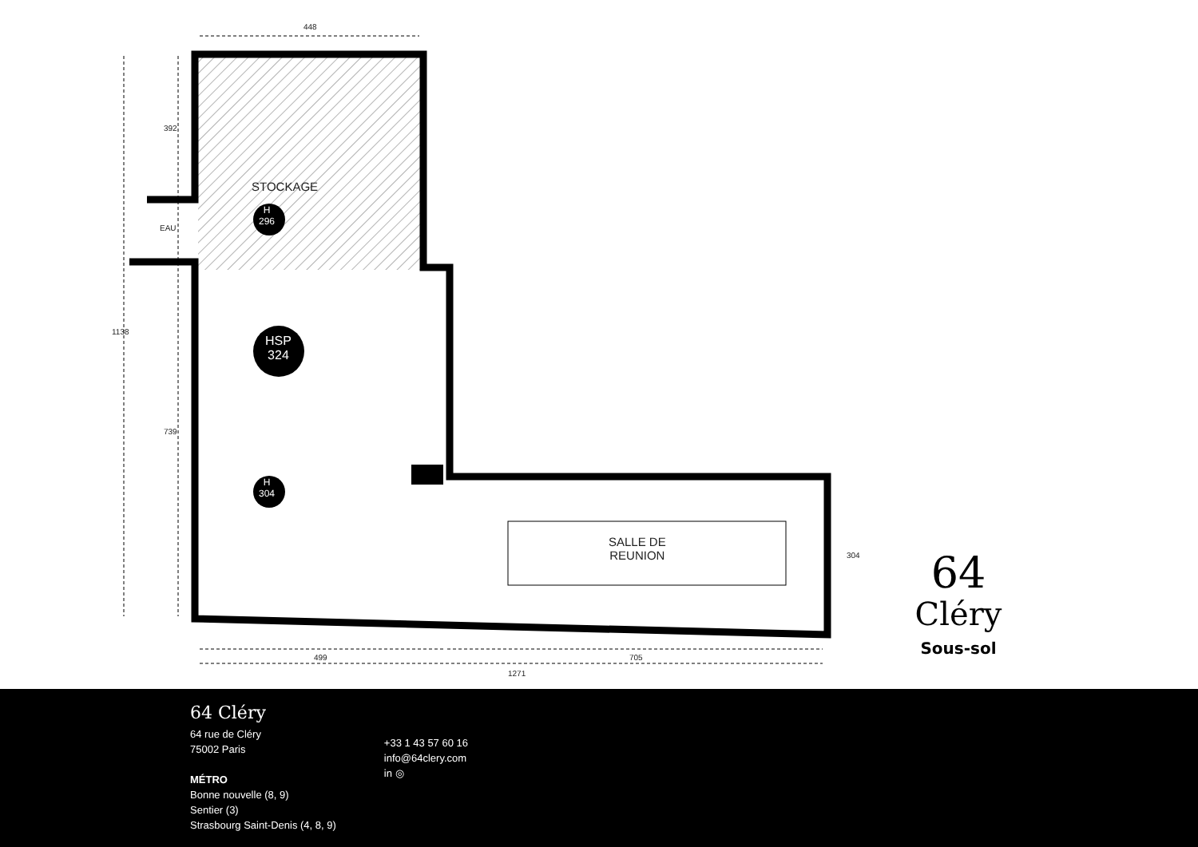448
392
1138
739
EAU
STOCKAGE
H
296
HSP
324
H
304
SALLE DE
REUNION
304
499 705
1271
64
Cléry
Sous-sol
64 Cléry
64 rue de Cléry
75002 Paris
MÉTRO
Bonne nouvelle (8, 9)
Sentier (3)
Strasbourg Saint-Denis (4, 8, 9)
+33 1 43 57 60 16
info@64clery.com
in ◎